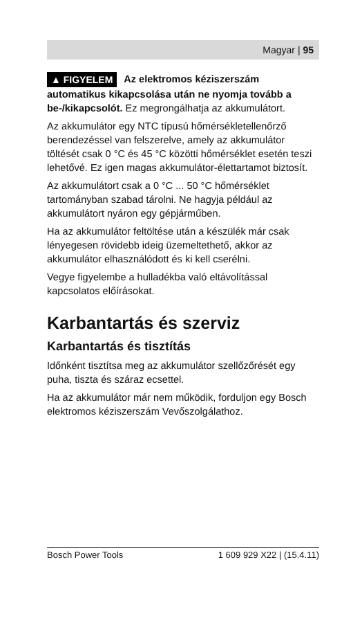Magyar | 95
▲ FIGYELEM Az elektromos kéziszerszám automatikus kikapcsolása után ne nyomja tovább a be-/kikapcsolót. Ez megrongálhatja az akkumulátort.
Az akkumulátor egy NTC típusú hőmérsékletellenőrző berendezéssel van felszerelve, amely az akkumulátor töltését csak 0 °C és 45 °C közötti hőmérséklet esetén teszi lehetővé. Ez igen magas akkumulátor-élettartamot biztosít.
Az akkumulátort csak a 0 °C ... 50 °C hőmérséklet tartományban szabad tárolni. Ne hagyja például az akkumulátort nyáron egy gépjárműben.
Ha az akkumulátor feltöltése után a készülék már csak lényegesen rövidebb ideig üzemeltethető, akkor az akkumulátor elhasználódott és ki kell cserélni.
Vegye figyelembe a hulladékba való eltávolítással kapcsolatos előírásokat.
Karbantartás és szerviz
Karbantartás és tisztítás
Időnként tisztítsa meg az akkumulátor szellőzőrését egy puha, tiszta és száraz ecsettel.
Ha az akkumulátor már nem működik, forduljon egy Bosch elektromos kéziszerszám Vevőszolgálathoz.
Bosch Power Tools 1 609 929 X22 | (15.4.11)